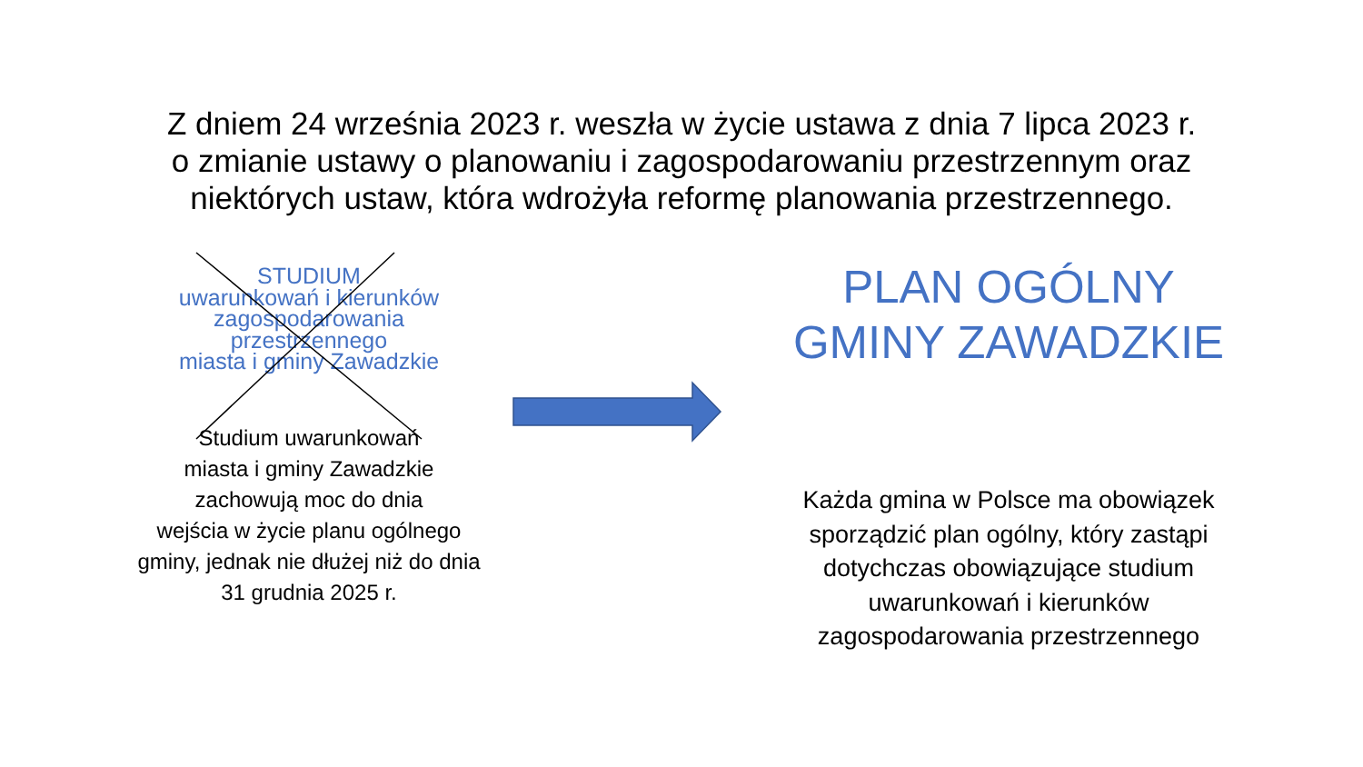Z dniem 24 września 2023 r. weszła w życie ustawa z dnia 7 lipca 2023 r.
o zmianie ustawy o planowaniu i zagospodarowaniu przestrzennym oraz
niektórych ustaw, która wdrożyła reformę planowania przestrzennego.
STUDIUM
uwarunkowań i kierunków
zagospodarowania
przestrzennego
miasta i gminy Zawadzkie
Studium uwarunkowań
miasta i gminy Zawadzkie
zachowują moc do dnia
wejścia w życie planu ogólnego gminy, jednak nie dłużej niż do dnia 31 grudnia 2025 r.
PLAN OGÓLNY
GMINY ZAWADZKIE
Każda gmina w Polsce ma obowiązek sporządzić plan ogólny, który zastąpi dotychczas obowiązujące studium uwarunkowań i kierunków zagospodarowania przestrzennego